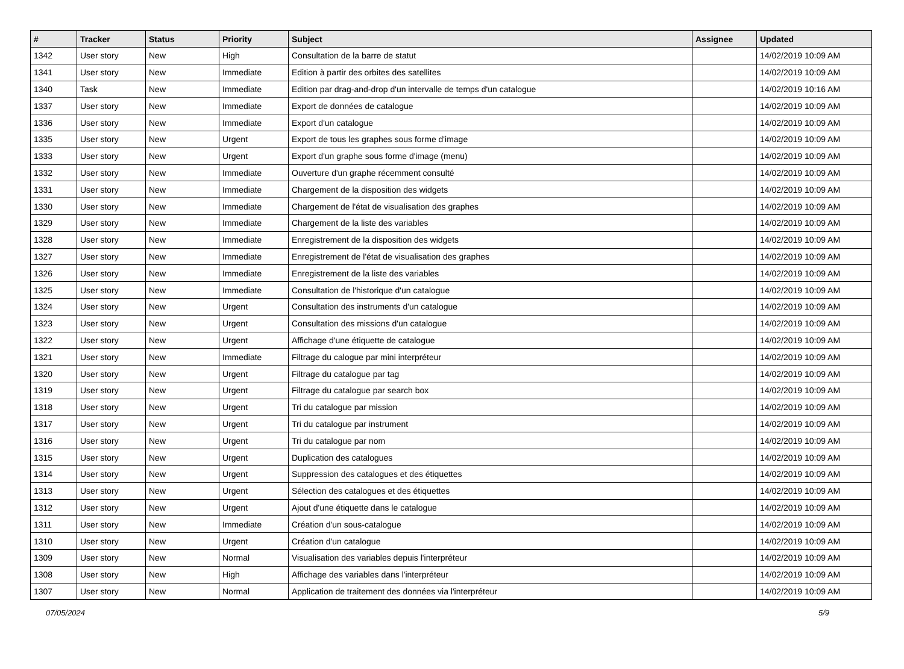| # | Tracker | Status | Priority | Subject | Assignee | Updated |
| --- | --- | --- | --- | --- | --- | --- |
| 1342 | User story | New | High | Consultation de la barre de statut | | 14/02/2019 10:09 AM |
| 1341 | User story | New | Immediate | Edition à partir des orbites des satellites | | 14/02/2019 10:09 AM |
| 1340 | Task | New | Immediate | Edition par drag-and-drop d'un intervalle de temps d'un catalogue | | 14/02/2019 10:16 AM |
| 1337 | User story | New | Immediate | Export de données de catalogue | | 14/02/2019 10:09 AM |
| 1336 | User story | New | Immediate | Export d'un catalogue | | 14/02/2019 10:09 AM |
| 1335 | User story | New | Urgent | Export de tous les graphes sous forme d'image | | 14/02/2019 10:09 AM |
| 1333 | User story | New | Urgent | Export d'un graphe sous forme d'image (menu) | | 14/02/2019 10:09 AM |
| 1332 | User story | New | Immediate | Ouverture d'un graphe récemment consulté | | 14/02/2019 10:09 AM |
| 1331 | User story | New | Immediate | Chargement de la disposition des widgets | | 14/02/2019 10:09 AM |
| 1330 | User story | New | Immediate | Chargement de l'état de visualisation des graphes | | 14/02/2019 10:09 AM |
| 1329 | User story | New | Immediate | Chargement de la liste des variables | | 14/02/2019 10:09 AM |
| 1328 | User story | New | Immediate | Enregistrement de la disposition des widgets | | 14/02/2019 10:09 AM |
| 1327 | User story | New | Immediate | Enregistrement de l'état de visualisation des graphes | | 14/02/2019 10:09 AM |
| 1326 | User story | New | Immediate | Enregistrement de la liste des variables | | 14/02/2019 10:09 AM |
| 1325 | User story | New | Immediate | Consultation de l'historique d'un catalogue | | 14/02/2019 10:09 AM |
| 1324 | User story | New | Urgent | Consultation des instruments d'un catalogue | | 14/02/2019 10:09 AM |
| 1323 | User story | New | Urgent | Consultation des missions d'un catalogue | | 14/02/2019 10:09 AM |
| 1322 | User story | New | Urgent | Affichage d'une étiquette de catalogue | | 14/02/2019 10:09 AM |
| 1321 | User story | New | Immediate | Filtrage du calogue par mini interpréteur | | 14/02/2019 10:09 AM |
| 1320 | User story | New | Urgent | Filtrage du catalogue par tag | | 14/02/2019 10:09 AM |
| 1319 | User story | New | Urgent | Filtrage du catalogue par search box | | 14/02/2019 10:09 AM |
| 1318 | User story | New | Urgent | Tri du catalogue par mission | | 14/02/2019 10:09 AM |
| 1317 | User story | New | Urgent | Tri du catalogue par instrument | | 14/02/2019 10:09 AM |
| 1316 | User story | New | Urgent | Tri du catalogue par nom | | 14/02/2019 10:09 AM |
| 1315 | User story | New | Urgent | Duplication des catalogues | | 14/02/2019 10:09 AM |
| 1314 | User story | New | Urgent | Suppression des catalogues et des étiquettes | | 14/02/2019 10:09 AM |
| 1313 | User story | New | Urgent | Sélection des catalogues et des étiquettes | | 14/02/2019 10:09 AM |
| 1312 | User story | New | Urgent | Ajout d'une étiquette dans le catalogue | | 14/02/2019 10:09 AM |
| 1311 | User story | New | Immediate | Création d'un sous-catalogue | | 14/02/2019 10:09 AM |
| 1310 | User story | New | Urgent | Création d'un catalogue | | 14/02/2019 10:09 AM |
| 1309 | User story | New | Normal | Visualisation des variables depuis l'interpréteur | | 14/02/2019 10:09 AM |
| 1308 | User story | New | High | Affichage des variables dans l'interpréteur | | 14/02/2019 10:09 AM |
| 1307 | User story | New | Normal | Application de traitement des données via l'interpréteur | | 14/02/2019 10:09 AM |
07/05/2024 5/9